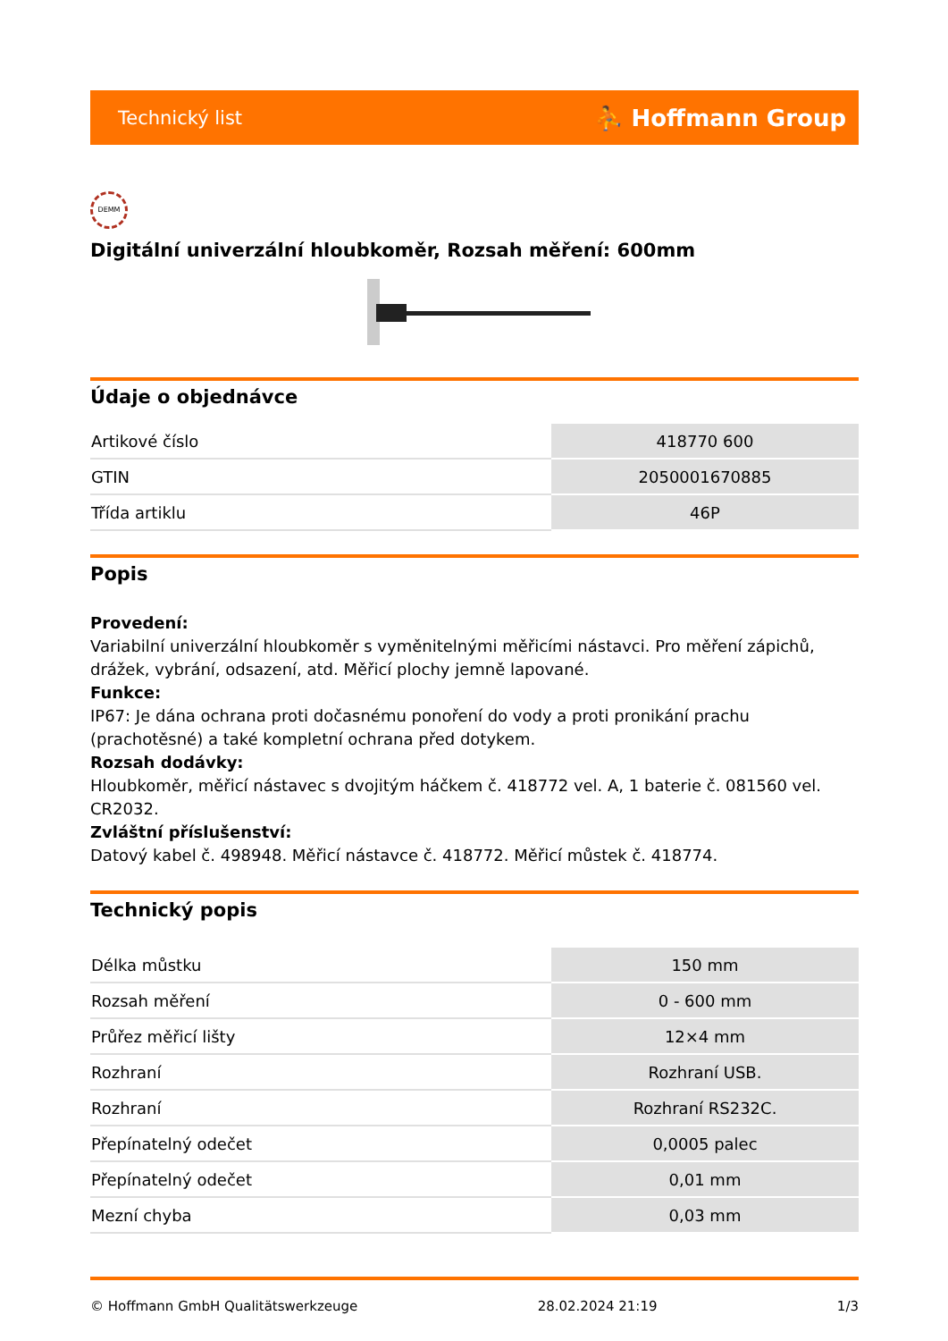Technický list ⛹ Hoffmann Group
DEMM
Digitální univerzální hloubkoměr, Rozsah měření: 600mm
Údaje o objednávce
| Artikové číslo | 418770 600 |
| GTIN | 2050001670885 |
| Třída artiklu | 46P |
Popis
Provedení:
Variabilní univerzální hloubkoměr s vyměnitelnými měřicími nástavci. Pro měření zápichů, drážek, vybrání, odsazení, atd. Měřicí plochy jemně lapované.
Funkce:
IP67: Je dána ochrana proti dočasnému ponoření do vody a proti pronikání prachu (prachotěsné) a také kompletní ochrana před dotykem.
Rozsah dodávky:
Hloubkoměr, měřicí nástavec s dvojitým háčkem č. 418772 vel. A, 1 baterie č. 081560 vel. CR2032.
Zvláštní příslušenství:
Datový kabel č. 498948. Měřicí nástavce č. 418772. Měřicí můstek č. 418774.
Technický popis
| Délka můstku | 150 mm |
| Rozsah měření | 0 - 600 mm |
| Průřez měřicí lišty | 12×4 mm |
| Rozhraní | Rozhraní USB. |
| Rozhraní | Rozhraní RS232C. |
| Přepínatelný odečet | 0,0005 palec |
| Přepínatelný odečet | 0,01 mm |
| Mezní chyba | 0,03 mm |
© Hoffmann GmbH Qualitätswerkzeuge 28.02.2024 21:19 1/3